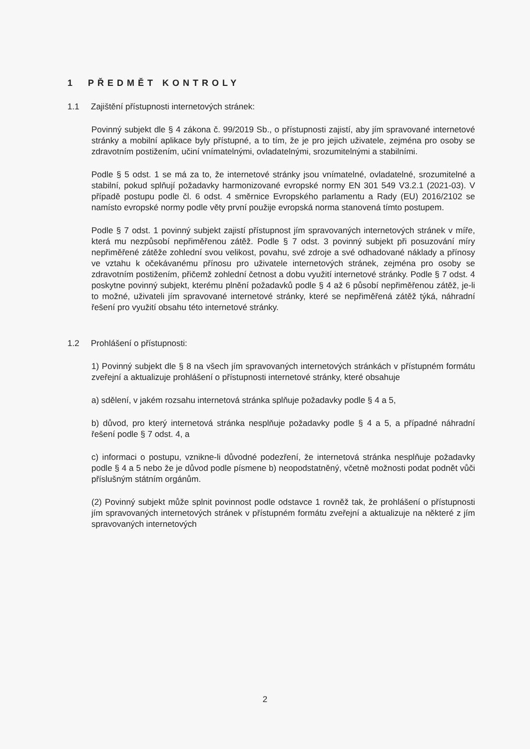1 PŘEDMĚT KONTROLY
1.1 Zajištění přístupnosti internetových stránek:
Povinný subjekt dle § 4 zákona č. 99/2019 Sb., o přístupnosti zajistí, aby jím spravované internetové stránky a mobilní aplikace byly přístupné, a to tím, že je pro jejich uživatele, zejména pro osoby se zdravotním postižením, učiní vnímatelnými, ovladatelnými, srozumitelnými a stabilními.
Podle § 5 odst. 1 se má za to, že internetové stránky jsou vnímatelné, ovladatelné, srozumitelné a stabilní, pokud splňují požadavky harmonizované evropské normy EN 301 549 V3.2.1 (2021-03). V případě postupu podle čl. 6 odst. 4 směrnice Evropského parlamentu a Rady (EU) 2016/2102 se namísto evropské normy podle věty první použije evropská norma stanovená tímto postupem.
Podle § 7 odst. 1 povinný subjekt zajistí přístupnost jím spravovaných internetových stránek v míře, která mu nezpůsobí nepřiměřenou zátěž. Podle § 7 odst. 3 povinný subjekt při posuzování míry nepřiměřené zátěže zohlední svou velikost, povahu, své zdroje a své odhadované náklady a přínosy ve vztahu k očekávanému přínosu pro uživatele internetových stránek, zejména pro osoby se zdravotním postižením, přičemž zohlední četnost a dobu využití internetové stránky. Podle § 7 odst. 4 poskytne povinný subjekt, kterému plnění požadavků podle § 4 až 6 působí nepřiměřenou zátěž, je-li to možné, uživateli jím spravované internetové stránky, které se nepřiměřená zátěž týká, náhradní řešení pro využití obsahu této internetové stránky.
1.2 Prohlášení o přístupnosti:
1) Povinný subjekt dle § 8 na všech jím spravovaných internetových stránkách v přístupném formátu zveřejní a aktualizuje prohlášení o přístupnosti internetové stránky, které obsahuje
a) sdělení, v jakém rozsahu internetová stránka splňuje požadavky podle § 4 a 5,
b) důvod, pro který internetová stránka nesplňuje požadavky podle § 4 a 5, a případné náhradní řešení podle § 7 odst. 4, a
c) informaci o postupu, vznikne-li důvodné podezření, že internetová stránka nesplňuje požadavky podle § 4 a 5 nebo že je důvod podle písmene b) neopodstatněný, včetně možnosti podat podnět vůči příslušným státním orgánům.
(2) Povinný subjekt může splnit povinnost podle odstavce 1 rovněž tak, že prohlášení o přístupnosti jím spravovaných internetových stránek v přístupném formátu zveřejní a aktualizuje na některé z jím spravovaných internetových
2